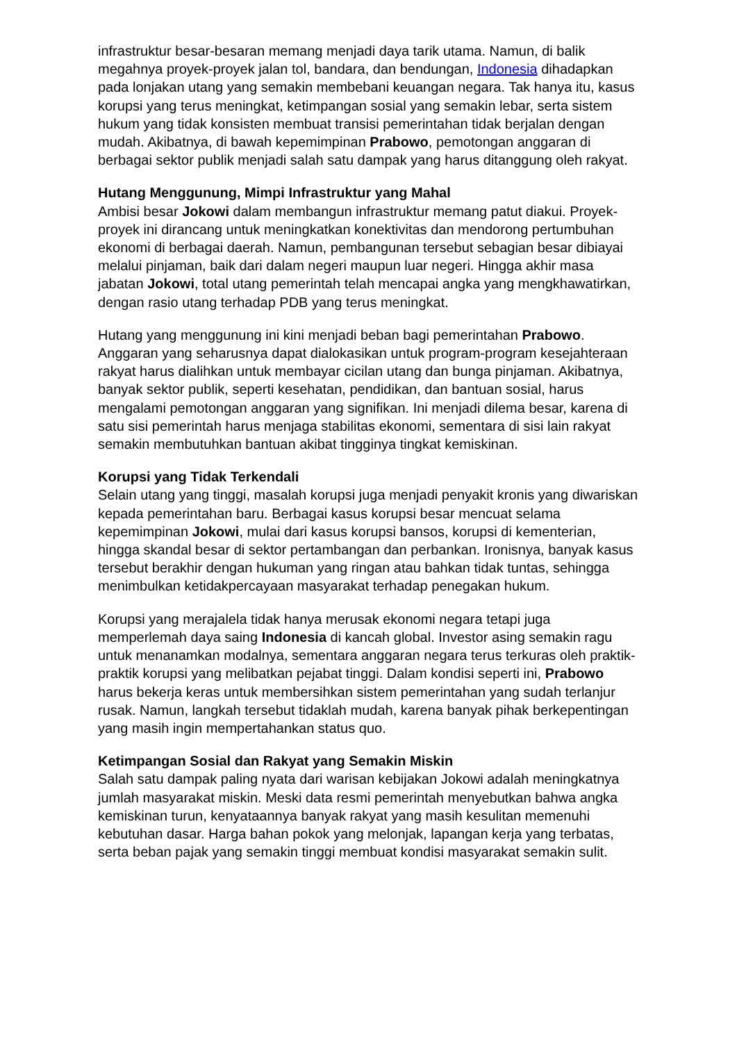infrastruktur besar-besaran memang menjadi daya tarik utama. Namun, di balik megahnya proyek-proyek jalan tol, bandara, dan bendungan, Indonesia dihadapkan pada lonjakan utang yang semakin membebani keuangan negara. Tak hanya itu, kasus korupsi yang terus meningkat, ketimpangan sosial yang semakin lebar, serta sistem hukum yang tidak konsisten membuat transisi pemerintahan tidak berjalan dengan mudah. Akibatnya, di bawah kepemimpinan Prabowo, pemotongan anggaran di berbagai sektor publik menjadi salah satu dampak yang harus ditanggung oleh rakyat.
Hutang Menggunung, Mimpi Infrastruktur yang Mahal
Ambisi besar Jokowi dalam membangun infrastruktur memang patut diakui. Proyek-proyek ini dirancang untuk meningkatkan konektivitas dan mendorong pertumbuhan ekonomi di berbagai daerah. Namun, pembangunan tersebut sebagian besar dibiayai melalui pinjaman, baik dari dalam negeri maupun luar negeri. Hingga akhir masa jabatan Jokowi, total utang pemerintah telah mencapai angka yang mengkhawatirkan, dengan rasio utang terhadap PDB yang terus meningkat.
Hutang yang menggunung ini kini menjadi beban bagi pemerintahan Prabowo. Anggaran yang seharusnya dapat dialokasikan untuk program-program kesejahteraan rakyat harus dialihkan untuk membayar cicilan utang dan bunga pinjaman. Akibatnya, banyak sektor publik, seperti kesehatan, pendidikan, dan bantuan sosial, harus mengalami pemotongan anggaran yang signifikan. Ini menjadi dilema besar, karena di satu sisi pemerintah harus menjaga stabilitas ekonomi, sementara di sisi lain rakyat semakin membutuhkan bantuan akibat tingginya tingkat kemiskinan.
Korupsi yang Tidak Terkendali
Selain utang yang tinggi, masalah korupsi juga menjadi penyakit kronis yang diwariskan kepada pemerintahan baru. Berbagai kasus korupsi besar mencuat selama kepemimpinan Jokowi, mulai dari kasus korupsi bansos, korupsi di kementerian, hingga skandal besar di sektor pertambangan dan perbankan. Ironisnya, banyak kasus tersebut berakhir dengan hukuman yang ringan atau bahkan tidak tuntas, sehingga menimbulkan ketidakpercayaan masyarakat terhadap penegakan hukum.
Korupsi yang merajalela tidak hanya merusak ekonomi negara tetapi juga memperlemah daya saing Indonesia di kancah global. Investor asing semakin ragu untuk menanamkan modalnya, sementara anggaran negara terus terkuras oleh praktik-praktik korupsi yang melibatkan pejabat tinggi. Dalam kondisi seperti ini, Prabowo harus bekerja keras untuk membersihkan sistem pemerintahan yang sudah terlanjur rusak. Namun, langkah tersebut tidaklah mudah, karena banyak pihak berkepentingan yang masih ingin mempertahankan status quo.
Ketimpangan Sosial dan Rakyat yang Semakin Miskin
Salah satu dampak paling nyata dari warisan kebijakan Jokowi adalah meningkatnya jumlah masyarakat miskin. Meski data resmi pemerintah menyebutkan bahwa angka kemiskinan turun, kenyataannya banyak rakyat yang masih kesulitan memenuhi kebutuhan dasar. Harga bahan pokok yang melonjak, lapangan kerja yang terbatas, serta beban pajak yang semakin tinggi membuat kondisi masyarakat semakin sulit.